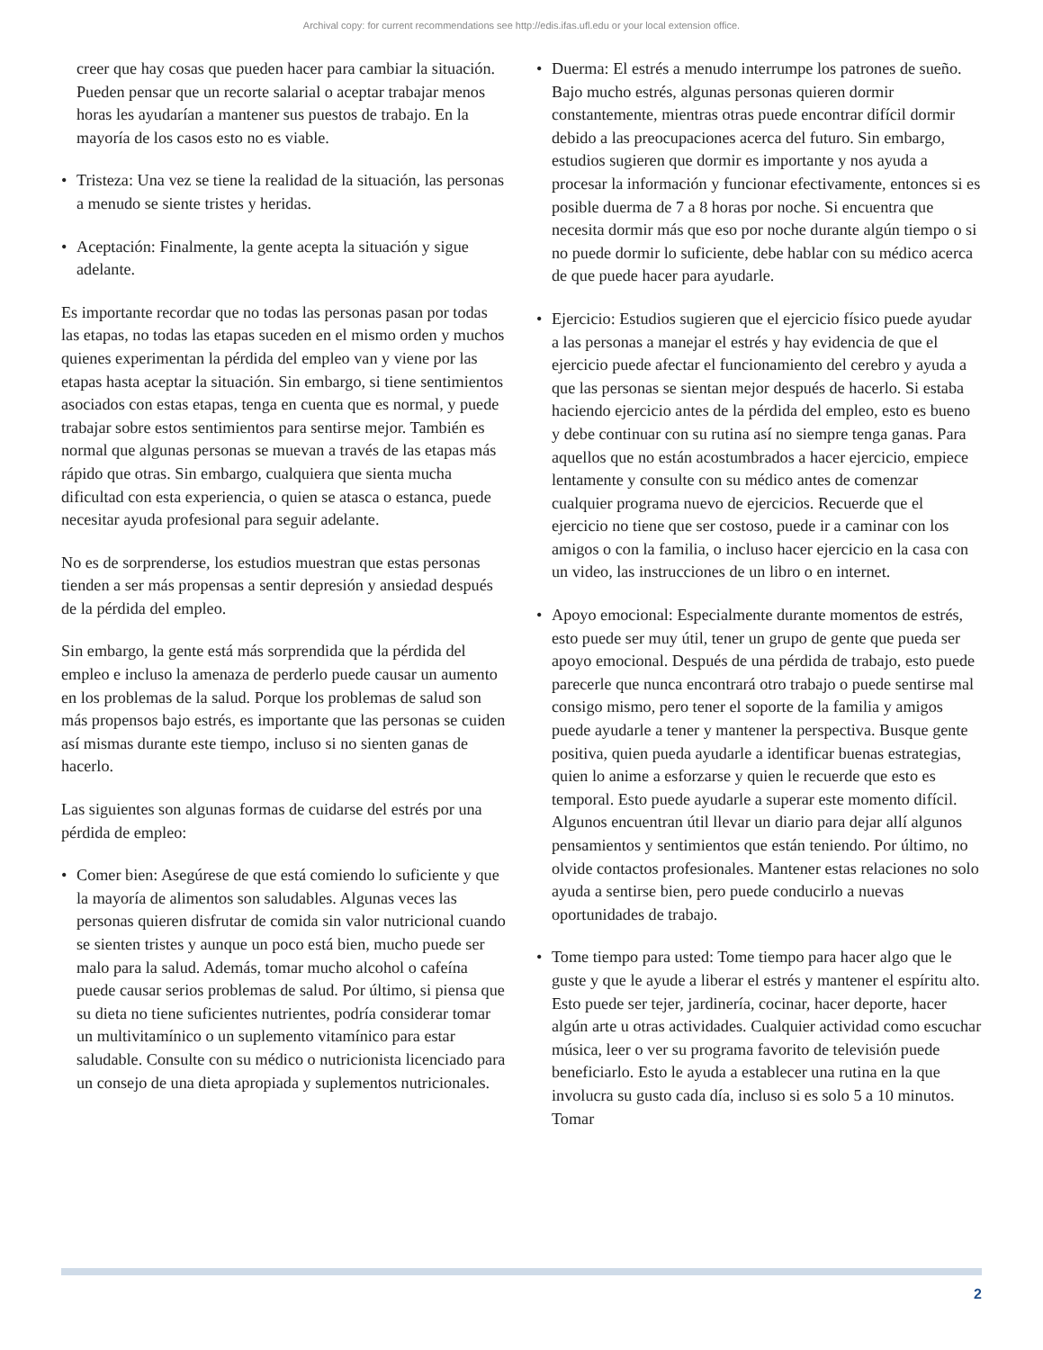Archival copy: for current recommendations see http://edis.ifas.ufl.edu or your local extension office.
creer que hay cosas que pueden hacer para cambiar la situación. Pueden pensar que un recorte salarial o aceptar trabajar menos horas les ayudarían a mantener sus puestos de trabajo. En la mayoría de los casos esto no es viable.
• Tristeza: Una vez se tiene la realidad de la situación, las personas a menudo se siente tristes y heridas.
• Aceptación: Finalmente, la gente acepta la situación y sigue adelante.
Es importante recordar que no todas las personas pasan por todas las etapas, no todas las etapas suceden en el mismo orden y muchos quienes experimentan la pérdida del empleo van y viene por las etapas hasta aceptar la situación. Sin embargo, si tiene sentimientos asociados con estas etapas, tenga en cuenta que es normal, y puede trabajar sobre estos sentimientos para sentirse mejor. También es normal que algunas personas se muevan a través de las etapas más rápido que otras. Sin embargo, cualquiera que sienta mucha dificultad con esta experiencia, o quien se atasca o estanca, puede necesitar ayuda profesional para seguir adelante.
No es de sorprenderse, los estudios muestran que estas personas tienden a ser más propensas a sentir depresión y ansiedad después de la pérdida del empleo.
Sin embargo, la gente está más sorprendida que la pérdida del empleo e incluso la amenaza de perderlo puede causar un aumento en los problemas de la salud. Porque los problemas de salud son más propensos bajo estrés, es importante que las personas se cuiden así mismas durante este tiempo, incluso si no sienten ganas de hacerlo.
Las siguientes son algunas formas de cuidarse del estrés por una pérdida de empleo:
• Comer bien: Asegúrese de que está comiendo lo suficiente y que la mayoría de alimentos son saludables. Algunas veces las personas quieren disfrutar de comida sin valor nutricional cuando se sienten tristes y aunque un poco está bien, mucho puede ser malo para la salud. Además, tomar mucho alcohol o cafeína puede causar serios problemas de salud. Por último, si piensa que su dieta no tiene suficientes nutrientes, podría considerar tomar un multivitamínico o un suplemento vitamínico para estar saludable. Consulte con su médico o nutricionista licenciado para un consejo de una dieta apropiada y suplementos nutricionales.
• Duerma: El estrés a menudo interrumpe los patrones de sueño. Bajo mucho estrés, algunas personas quieren dormir constantemente, mientras otras puede encontrar difícil dormir debido a las preocupaciones acerca del futuro. Sin embargo, estudios sugieren que dormir es importante y nos ayuda a procesar la información y funcionar efectivamente, entonces si es posible duerma de 7 a 8 horas por noche. Si encuentra que necesita dormir más que eso por noche durante algún tiempo o si no puede dormir lo suficiente, debe hablar con su médico acerca de que puede hacer para ayudarle.
• Ejercicio: Estudios sugieren que el ejercicio físico puede ayudar a las personas a manejar el estrés y hay evidencia de que el ejercicio puede afectar el funcionamiento del cerebro y ayuda a que las personas se sientan mejor después de hacerlo. Si estaba haciendo ejercicio antes de la pérdida del empleo, esto es bueno y debe continuar con su rutina así no siempre tenga ganas. Para aquellos que no están acostumbrados a hacer ejercicio, empiece lentamente y consulte con su médico antes de comenzar cualquier programa nuevo de ejercicios. Recuerde que el ejercicio no tiene que ser costoso, puede ir a caminar con los amigos o con la familia, o incluso hacer ejercicio en la casa con un video, las instrucciones de un libro o en internet.
• Apoyo emocional: Especialmente durante momentos de estrés, esto puede ser muy útil, tener un grupo de gente que pueda ser apoyo emocional. Después de una pérdida de trabajo, esto puede parecerle que nunca encontrará otro trabajo o puede sentirse mal consigo mismo, pero tener el soporte de la familia y amigos puede ayudarle a tener y mantener la perspectiva. Busque gente positiva, quien pueda ayudarle a identificar buenas estrategias, quien lo anime a esforzarse y quien le recuerde que esto es temporal. Esto puede ayudarle a superar este momento difícil. Algunos encuentran útil llevar un diario para dejar allí algunos pensamientos y sentimientos que están teniendo. Por último, no olvide contactos profesionales. Mantener estas relaciones no solo ayuda a sentirse bien, pero puede conducirlo a nuevas oportunidades de trabajo.
• Tome tiempo para usted: Tome tiempo para hacer algo que le guste y que le ayude a liberar el estrés y mantener el espíritu alto. Esto puede ser tejer, jardinería, cocinar, hacer deporte, hacer algún arte u otras actividades. Cualquier actividad como escuchar música, leer o ver su programa favorito de televisión puede beneficiarlo. Esto le ayuda a establecer una rutina en la que involucra su gusto cada día, incluso si es solo 5 a 10 minutos. Tomar
2